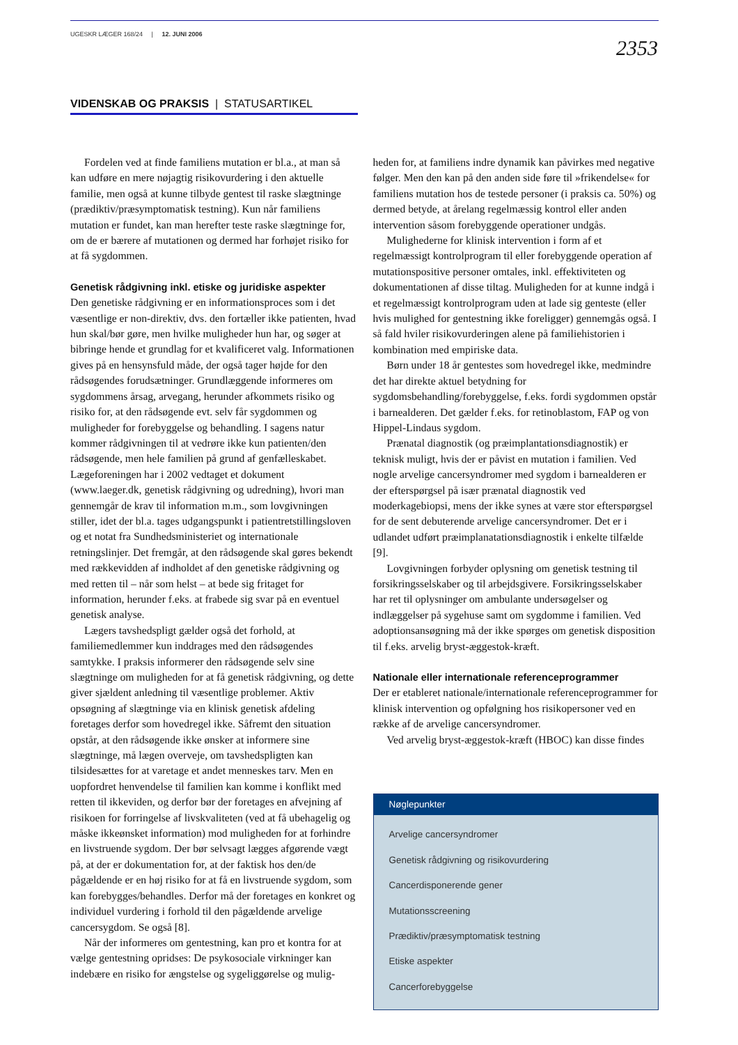UGESKR LÆGER 168/24 | 12. JUNI 2006
2353
VIDENSKAB OG PRAKSIS | STATUSARTIKEL
Fordelen ved at finde familiens mutation er bl.a., at man så kan udføre en mere nøjagtig risikovurdering i den aktuelle familie, men også at kunne tilbyde gentest til raske slægtninge (prædiktiv/præsymptomatisk testning). Kun når familiens mutation er fundet, kan man herefter teste raske slægtninge for, om de er bærere af mutationen og dermed har forhøjet risiko for at få sygdommen.
Genetisk rådgivning inkl. etiske og juridiske aspekter
Den genetiske rådgivning er en informationsproces som i det væsentlige er non-direktiv, dvs. den fortæller ikke patienten, hvad hun skal/bør gøre, men hvilke muligheder hun har, og søger at bibringe hende et grundlag for et kvalificeret valg. Informationen gives på en hensynsfuld måde, der også tager højde for den rådsøgendes forudsætninger. Grundlæggende informeres om sygdommens årsag, arvegang, herunder afkommets risiko og risiko for, at den rådsøgende evt. selv får sygdommen og muligheder for forebyggelse og behandling. I sagens natur kommer rådgivningen til at vedrøre ikke kun patienten/den rådsøgende, men hele familien på grund af genfælleskabet. Lægeforeningen har i 2002 vedtaget et dokument (www.laeger.dk, genetisk rådgivning og udredning), hvori man gennemgår de krav til information m.m., som lovgivningen stiller, idet der bl.a. tages udgangspunkt i patientretstillingsloven og et notat fra Sundhedsministeriet og internationale retningslinjer. Det fremgår, at den rådsøgende skal gøres bekendt med rækkevidden af indholdet af den genetiske rådgivning og med retten til – når som helst – at bede sig fritaget for information, herunder f.eks. at frabede sig svar på en eventuel genetisk analyse.
Lægers tavshedspligt gælder også det forhold, at familiemedlemmer kun inddrages med den rådsøgendes samtykke. I praksis informerer den rådsøgende selv sine slægtninge om muligheden for at få genetisk rådgivning, og dette giver sjældent anledning til væsentlige problemer. Aktiv opsøgning af slægtninge via en klinisk genetisk afdeling foretages derfor som hovedregel ikke. Såfremt den situation opstår, at den rådsøgende ikke ønsker at informere sine slægtninge, må lægen overveje, om tavshedspligten kan tilsidesættes for at varetage et andet menneskes tarv. Men en uopfordret henvendelse til familien kan komme i konflikt med retten til ikkeviden, og derfor bør der foretages en afvejning af risikoen for forringelse af livskvaliteten (ved at få ubehagelig og måske ikkeønsket information) mod muligheden for at forhindre en livstruende sygdom. Der bør selvsagt lægges afgørende vægt på, at der er dokumentation for, at der faktisk hos den/de pågældende er en høj risiko for at få en livstruende sygdom, som kan forebygges/behandles. Derfor må der foretages en konkret og individuel vurdering i forhold til den pågældende arvelige cancersygdom. Se også [8].
Når der informeres om gentestning, kan pro et kontra for at vælge gentestning opridses: De psykosociale virkninger kan indebære en risiko for ængstelse og sygeliggørelse og mulig-
heden for, at familiens indre dynamik kan påvirkes med negative følger. Men den kan på den anden side føre til »frikendelse« for familiens mutation hos de testede personer (i praksis ca. 50%) og dermed betyde, at årelang regelmæssig kontrol eller anden intervention såsom forebyggende operationer undgås.
Mulighederne for klinisk intervention i form af et regelmæssigt kontrolprogram til eller forebyggende operation af mutationspositive personer omtales, inkl. effektiviteten og dokumentationen af disse tiltag. Muligheden for at kunne indgå i et regelmæssigt kontrolprogram uden at lade sig genteste (eller hvis mulighed for gentestning ikke foreligger) gennemgås også. I så fald hviler risikovurderingen alene på familiehistorien i kombination med empiriske data.
Børn under 18 år gentestes som hovedregel ikke, medmindre det har direkte aktuel betydning for sygdomsbehandling/forebyggelse, f.eks. fordi sygdommen opstår i barnealderen. Det gælder f.eks. for retinoblastom, FAP og von Hippel-Lindaus sygdom.
Prænatal diagnostik (og præimplantationsdiagnostik) er teknisk muligt, hvis der er påvist en mutation i familien. Ved nogle arvelige cancersyndromer med sygdom i barnealderen er der efterspørgsel på især prænatal diagnostik ved moderkagebiopsi, mens der ikke synes at være stor efterspørgsel for de sent debuterende arvelige cancersyndromer. Det er i udlandet udført præimplanatationsdiagnostik i enkelte tilfælde [9].
Lovgivningen forbyder oplysning om genetisk testning til forsikringsselskaber og til arbejdsgivere. Forsikringsselskaber har ret til oplysninger om ambulante undersøgelser og indlæggelser på sygehuse samt om sygdomme i familien. Ved adoptionsansøgning må der ikke spørges om genetisk disposition til f.eks. arvelig bryst-æggestok-kræft.
Nationale eller internationale referenceprogrammer
Der er etableret nationale/internationale referenceprogrammer for klinisk intervention og opfølgning hos risikopersoner ved en række af de arvelige cancersyndromer.
Ved arvelig bryst-æggestok-kræft (HBOC) kan disse findes
Nøglepunkter
Arvelige cancersyndromer
Genetisk rådgivning og risikovurdering
Cancerdisponerende gener
Mutationsscreening
Prædiktiv/præsymptomatisk testning
Etiske aspekter
Cancerforebyggelse